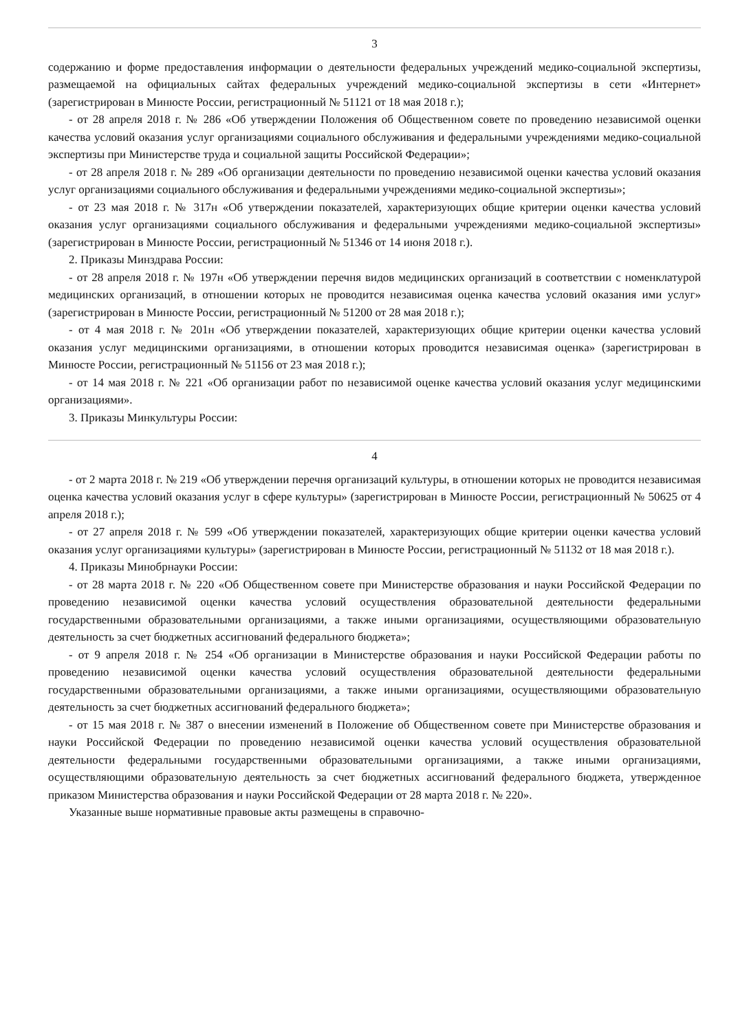3
содержанию и форме предоставления информации о деятельности федеральных учреждений медико-социальной экспертизы, размещаемой на официальных сайтах федеральных учреждений медико-социальной экспертизы в сети «Интернет» (зарегистрирован в Минюсте России, регистрационный № 51121 от 18 мая 2018 г.);
- от 28 апреля 2018 г. № 286 «Об утверждении Положения об Общественном совете по проведению независимой оценки качества условий оказания услуг организациями социального обслуживания и федеральными учреждениями медико-социальной экспертизы при Министерстве труда и социальной защиты Российской Федерации»;
- от 28 апреля 2018 г. № 289 «Об организации деятельности по проведению независимой оценки качества условий оказания услуг организациями социального обслуживания и федеральными учреждениями медико-социальной экспертизы»;
- от 23 мая 2018 г. № 317н «Об утверждении показателей, характеризующих общие критерии оценки качества условий оказания услуг организациями социального обслуживания и федеральными учреждениями медико-социальной экспертизы» (зарегистрирован в Минюсте России, регистрационный № 51346 от 14 июня 2018 г.).
2. Приказы Минздрава России:
- от 28 апреля 2018 г. № 197н «Об утверждении перечня видов медицинских организаций в соответствии с номенклатурой медицинских организаций, в отношении которых не проводится независимая оценка качества условий оказания ими услуг» (зарегистрирован в Минюсте России, регистрационный № 51200 от 28 мая 2018 г.);
- от 4 мая 2018 г. № 201н «Об утверждении показателей, характеризующих общие критерии оценки качества условий оказания услуг медицинскими организациями, в отношении которых проводится независимая оценка» (зарегистрирован в Минюсте России, регистрационный № 51156 от 23 мая 2018 г.);
- от 14 мая 2018 г. № 221 «Об организации работ по независимой оценке качества условий оказания услуг медицинскими организациями».
3. Приказы Минкультуры России:
4
- от 2 марта 2018 г. № 219 «Об утверждении перечня организаций культуры, в отношении которых не проводится независимая оценка качества условий оказания услуг в сфере культуры» (зарегистрирован в Минюсте России, регистрационный № 50625 от 4 апреля 2018 г.);
- от 27 апреля 2018 г. № 599 «Об утверждении показателей, характеризующих общие критерии оценки качества условий оказания услуг организациями культуры» (зарегистрирован в Минюсте России, регистрационный № 51132 от 18 мая 2018 г.).
4. Приказы Минобрнауки России:
- от 28 марта 2018 г. № 220 «Об Общественном совете при Министерстве образования и науки Российской Федерации по проведению независимой оценки качества условий осуществления образовательной деятельности федеральными государственными образовательными организациями, а также иными организациями, осуществляющими образовательную деятельность за счет бюджетных ассигнований федерального бюджета»;
- от 9 апреля 2018 г. № 254 «Об организации в Министерстве образования и науки Российской Федерации работы по проведению независимой оценки качества условий осуществления образовательной деятельности федеральными государственными образовательными организациями, а также иными организациями, осуществляющими образовательную деятельность за счет бюджетных ассигнований федерального бюджета»;
- от 15 мая 2018 г. № 387 о внесении изменений в Положение об Общественном совете при Министерстве образования и науки Российской Федерации по проведению независимой оценки качества условий осуществления образовательной деятельности федеральными государственными образовательными организациями, а также иными организациями, осуществляющими образовательную деятельность за счет бюджетных ассигнований федерального бюджета, утвержденное приказом Министерства образования и науки Российской Федерации от 28 марта 2018 г. № 220».
Указанные выше нормативные правовые акты размещены в справочно-